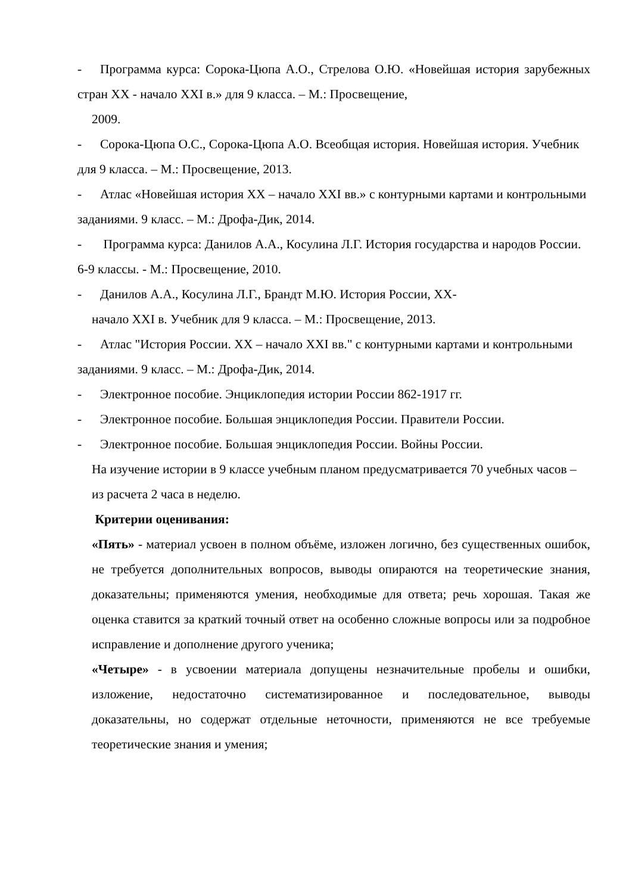- Программа курса: Сорока-Цюпа А.О., Стрелова О.Ю. «Новейшая история зарубежных стран XX - начало XXI в.» для 9 класса. – М.: Просвещение,
2009.
- Сорока-Цюпа О.С., Сорока-Цюпа А.О. Всеобщая история. Новейшая история. Учебник для 9 класса. – М.: Просвещение, 2013.
- Атлас «Новейшая история XX – начало XXI вв.» с контурными картами и контрольными заданиями. 9 класс. – М.: Дрофа-Дик, 2014.
- Программа курса: Данилов А.А., Косулина Л.Г. История государства и народов России. 6-9 классы. - М.: Просвещение, 2010.
- Данилов А.А., Косулина Л.Г., Брандт М.Ю. История России, XX-
начало XXI в. Учебник для 9 класса. – М.: Просвещение, 2013.
- Атлас "История России. XX – начало XXI вв." с контурными картами и контрольными заданиями. 9 класс. – М.: Дрофа-Дик, 2014.
- Электронное пособие. Энциклопедия истории России 862-1917 гг.
- Электронное пособие. Большая энциклопедия России. Правители России.
- Электронное пособие. Большая энциклопедия России. Войны России.
На изучение истории в 9 классе учебным планом предусматривается 70 учебных часов – из расчета 2 часа в неделю.
Критерии оценивания:
«Пять» - материал усвоен в полном объёме, изложен логично, без существенных ошибок, не требуется дополнительных вопросов, выводы опираются на теоретические знания, доказательны; применяются умения, необходимые для ответа; речь хорошая. Такая же оценка ставится за краткий точный ответ на особенно сложные вопросы или за подробное исправление и дополнение другого ученика;
«Четыре» - в усвоении материала допущены незначительные пробелы и ошибки, изложение, недостаточно систематизированное и последовательное, выводы доказательны, но содержат отдельные неточности, применяются не все требуемые теоретические знания и умения;